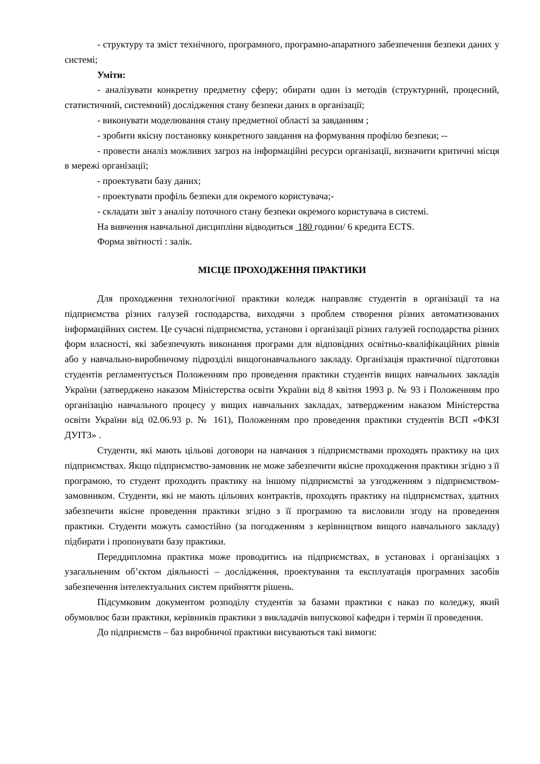- структуру та зміст технічного, програмного, програмно-апаратного забезпечення безпеки даних у системі;
Уміти:
- аналізувати конкретну предметну сферу; обирати один із методів (структурний, процесний, статистичний, системний) дослідження стану безпеки даних в організації;
- виконувати моделювання стану предметної області за завданням ;
- зробити якісну постановку конкретного завдання на формування профілю безпеки; --
- провести аналіз можливих загроз на інформаційні ресурси організації, визначити критичні місця в мережі організації;
- проектувати базу даних;
- проектувати профіль безпеки для окремого користувача;-
- складати звіт з аналізу поточного стану безпеки окремого користувача в системі.
На вивчення навчальної дисципліни відводиться 180 години/ 6 кредита ECTS.
Форма звітності : залік.
МІСЦЕ ПРОХОДЖЕННЯ ПРАКТИКИ
Для проходження технологічної практики коледж направляє студентів в організації та на підприємства різних галузей господарства, виходячи з проблем створення різних автоматизованих інформаційних систем. Це сучасні підприємства, установи і організації різних галузей господарства різних форм власності, які забезпечують виконання програми для відповідних освітньо-кваліфікаційних рівнів або у навчально-виробничому підрозділі вищогонавчального закладу. Організація практичної підготовки студентів регламентується Положенням про проведення практики студентів вищих навчальних закладів України (затверджено наказом Міністерства освіти України від 8 квітня 1993 р. № 93 і Положенням про організацію навчального процесу у вищих навчальних закладах, затвердженим наказом Міністерства освіти України від 02.06.93 р. № 161), Положенням про проведення практики студентів ВСП «ФКЗІ ДУІТЗ» .
Студенти, які мають цільові договори на навчання з підприємствами проходять практику на цих підприємствах. Якщо підприємство-замовник не може забезпечити якісне проходження практики згідно з її програмою, то студент проходить практику на іншому підприємстві за узгодженням з підприємством-замовником. Студенти, які не мають цільових контрактів, проходять практику на підприємствах, здатних забезпечити якісне проведення практики згідно з її програмою та висловили згоду на проведення практики. Студенти можуть самостійно (за погодженням з керівництвом вищого навчального закладу) підбирати і пропонувати базу практики.
Переддипломна практика може проводитись на підприємствах, в установах і організаціях з узагальненим об’єктом діяльності – дослідження, проектування та експлуатація програмних засобів забезпечення інтелектуальних систем прийняття рішень.
Підсумковим документом розподілу студентів за базами практики є наказ по коледжу, який обумовлює бази практики, керівників практики з викладачів випускової кафедри і термін її проведення.
До підприємств – баз виробничої практики висуваються такі вимоги: